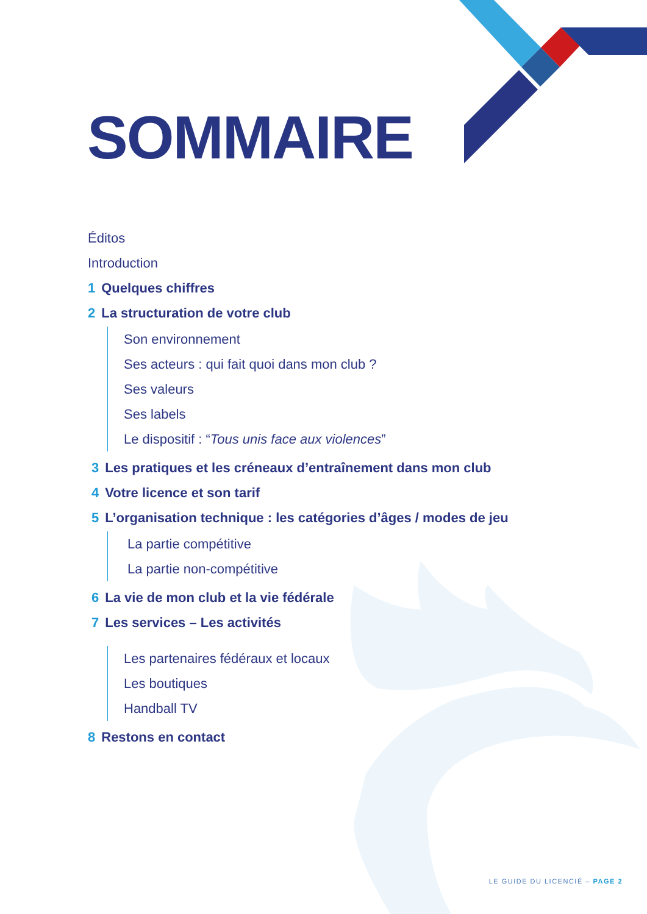SOMMAIRE
Éditos
Introduction
1 Quelques chiffres
2 La structuration de votre club
Son environnement
Ses acteurs : qui fait quoi dans mon club ?
Ses valeurs
Ses labels
Le dispositif : “Tous unis face aux violences”
3 Les pratiques et les créneaux d’entraînement dans mon club
4 Votre licence et son tarif
5 L’organisation technique : les catégories d’âges / modes de jeu
La partie compétitive
La partie non-compétitive
6 La vie de mon club et la vie fédérale
7 Les services – Les activités
Les partenaires fédéraux et locaux
Les boutiques
Handball TV
8 Restons en contact
LE GUIDE DU LICENCIÉ – PAGE 2